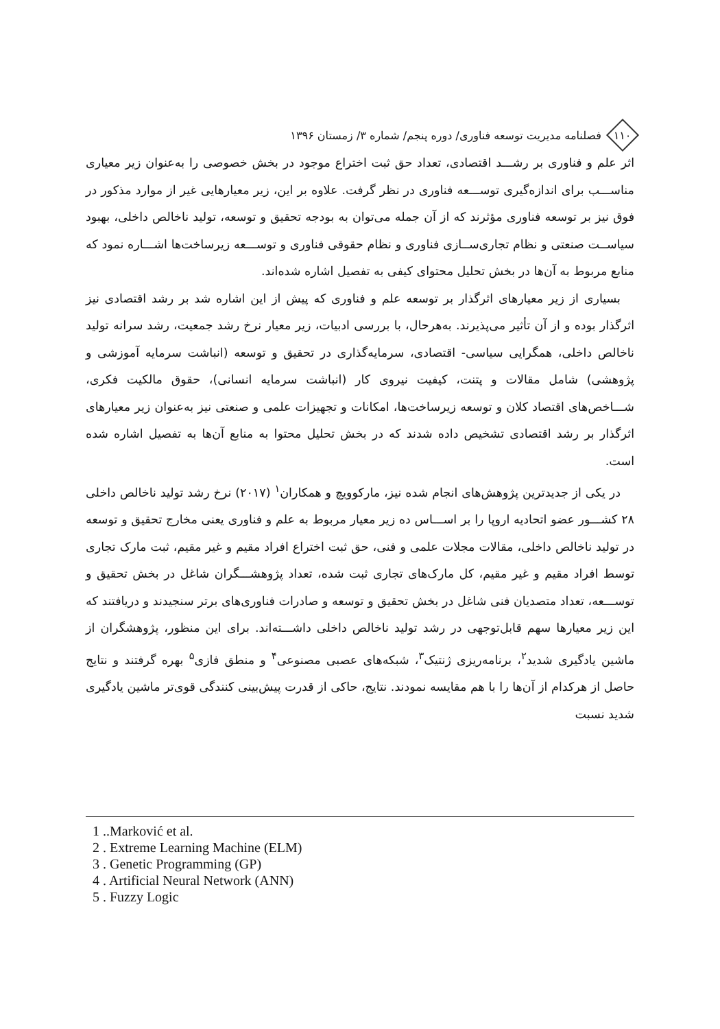۱۱۰
فصلنامه مدیریت توسعه فناوری/ دوره پنجم/ شماره ۳/ زمستان ۱۳۹۶
اثر علم و فناوری بر رشـــد اقتصادی، تعداد حق ثبت اختراع موجود در بخش خصوصی را به‌عنوان زیر معیاری مناســـب برای اندازه‌گیری توســـعه فناوری در نظر گرفت. علاوه بر این، زیر معیارهایی غیر از موارد مذکور در فوق نیز بر توسعه فناوری مؤثرند که از آن جمله می‌توان به بودجه تحقیق و توسعه، تولید ناخالص داخلی، بهبود سیاســت صنعتی و نظام تجاری‌ســازی فناوری و نظام حقوقی فناوری و توســـعه زیرساخت‌ها اشـــاره نمود که منابع مربوط به آن‌ها در بخش تحلیل محتوای کیفی به تفصیل اشاره شده‌اند.
بسیاری از زیر معیارهای اثرگذار بر توسعه علم و فناوری که پیش از این اشاره شد بر رشد اقتصادی نیز اثرگذار بوده و از آن تأثیر می‌پذیرند. به‌هرحال، با بررسی ادبیات، زیر معیار نرخ رشد جمعیت، رشد سرانه تولید ناخالص داخلی، همگرایی سیاسی- اقتصادی، سرمایه‌گذاری در تحقیق و توسعه (انباشت سرمایه آموزشی و پژوهشی) شامل مقالات و پتنت، کیفیت نیروی کار (انباشت سرمایه انسانی)، حقوق مالکیت فکری، شـــاخص‌های اقتصاد کلان و توسعه زیرساخت‌ها، امکانات و تجهیزات علمی و صنعتی نیز به‌عنوان زیر معیارهای اثرگذار بر رشد اقتصادی تشخیص داده شدند که در بخش تحلیل محتوا به منابع آن‌ها به تفصیل اشاره شده است.
در یکی از جدیدترین پژوهش‌های انجام شده نیز، مارکوویچ و همکاران<sup>۱</sup> (۲۰۱۷) نرخ رشد تولید ناخالص داخلی ۲۸ کشـــور عضو اتحادیه اروپا را بر اســـاس ده زیر معیار مربوط به علم و فناوری یعنی مخارج تحقیق و توسعه در تولید ناخالص داخلی، مقالات مجلات علمی و فنی، حق ثبت اختراع افراد مقیم و غیر مقیم، ثبت مارک تجاری توسط افراد مقیم و غیر مقیم، کل مارک‌های تجاری ثبت شده، تعداد پژوهشـــگران شاغل در بخش تحقیق و توســـعه، تعداد متصدیان فنی شاغل در بخش تحقیق و توسعه و صادرات فناوری‌های برتر سنجیدند و دریافتند که این زیر معیارها سهم قابل‌توجهی در رشد تولید ناخالص داخلی داشـــته‌اند. برای این منظور، پژوهشگران از ماشین یادگیری شدید<sup>۲</sup>، برنامه‌ریزی ژنتیک<sup>۳</sup>، شبکه‌های عصبی مصنوعی<sup>۴</sup> و منطق فازی<sup>۵</sup> بهره گرفتند و نتایج حاصل از هرکدام از آن‌ها را با هم مقایسه نمودند. نتایج، حاکی از قدرت پیش‌بینی کنندگی قوی‌تر ماشین یادگیری شدید نسبت
1 ..Marković et al.
2 . Extreme Learning Machine (ELM)
3 . Genetic Programming (GP)
4 . Artificial Neural Network (ANN)
5 . Fuzzy Logic